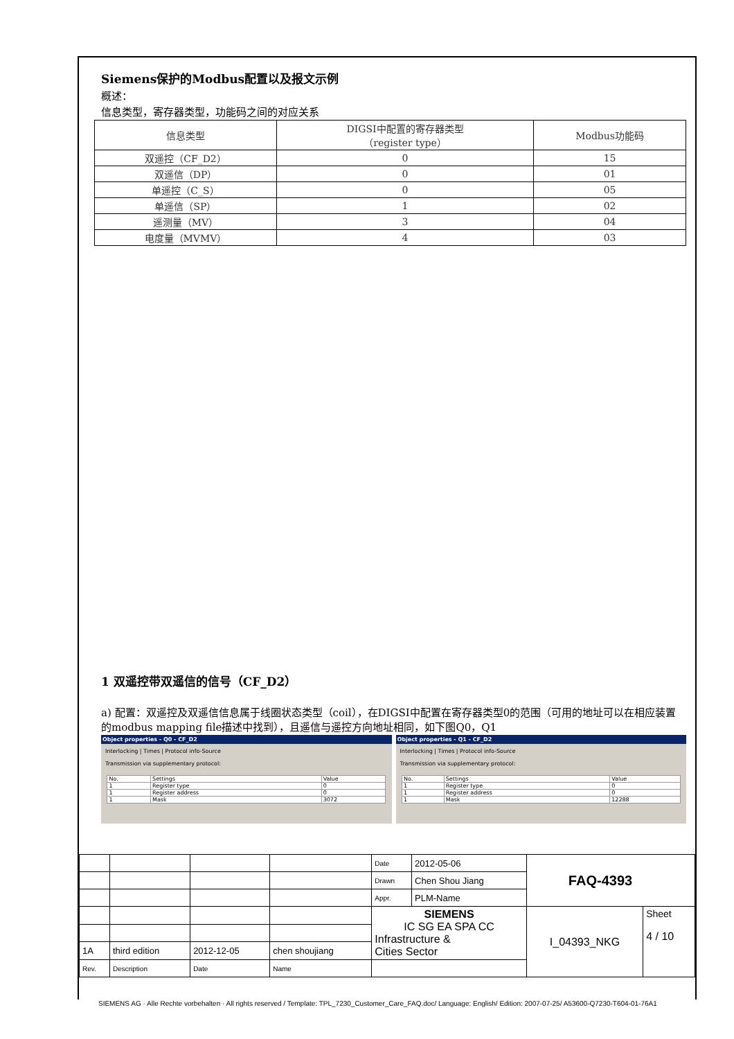Siemens保护的Modbus配置以及报文示例
概述：
信息类型，寄存器类型，功能码之间的对应关系
| 信息类型 | DIGSI中配置的寄存器类型 （register type） | Modbus功能码 |
| --- | --- | --- |
| 双遥控（CF_D2） | 0 | 15 |
| 双遥信（DP） | 0 | 01 |
| 单遥控（C_S） | 0 | 05 |
| 单遥信（SP） | 1 | 02 |
| 遥测量（MV） | 3 | 04 |
| 电度量（MVMV） | 4 | 03 |
1 双遥控带双遥信的信号（CF_D2）
a) 配置：双遥控及双遥信信息属于线圈状态类型（coil），在DIGSI中配置在寄存器类型0的范围（可用的地址可以在相应装置的modbus mapping file描述中找到），且遥信与遥控方向地址相同，如下图Q0，Q1
Object properties - Q0 - CF_D2
Interlocking | Times | Protocol info-Source
Transmission via supplementary protocol:
| No. | Settings | Value |
| 1 | Register type | 0 |
| 1 | Register address | 0 |
| 1 | Mask | 3072 |
Object properties - Q1 - CF_D2
Interlocking | Times | Protocol info-Source
Transmission via supplementary protocol:
| No. | Settings | Value |
| 1 | Register type | 0 |
| 1 | Register address | 0 |
| 1 | Mask | 12288 |
| | | | | Date | 2012-05-06 | FAQ-4393 | |
| | | | | Drawn | Chen Shou Jiang | | |
| | | | | Appr. | PLM-Name | | |
| | | | | SIEMENS IC SG EA SPA CC Infrastructure & Cities Sector | | I_04393_NKG | Sheet 4 / 10 |
| 1A | third edition | 2012-12-05 | chen shoujiang | | | | |
| Rev. | Description | Date | Name | | | | |
SIEMENS AG · Alle Rechte vorbehalten · All rights reserved / Template: TPL_7230_Customer_Care_FAQ.doc/ Language: English/ Edition: 2007-07-25/ A53600-Q7230-T604-01-76A1